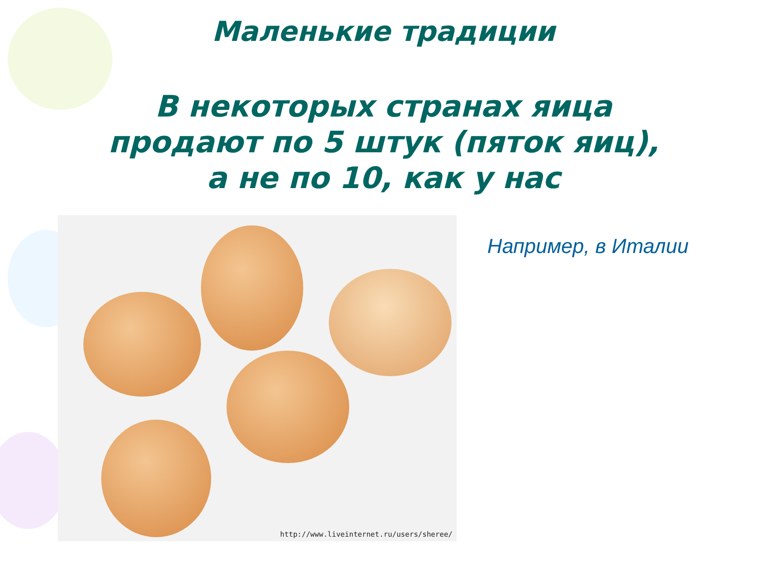Маленькие традиции
В некоторых странах яица
продают по 5 штук (пяток яиц),
а не по 10, как у нас
http://www.liveinternet.ru/users/sheree/
Например, в Италии